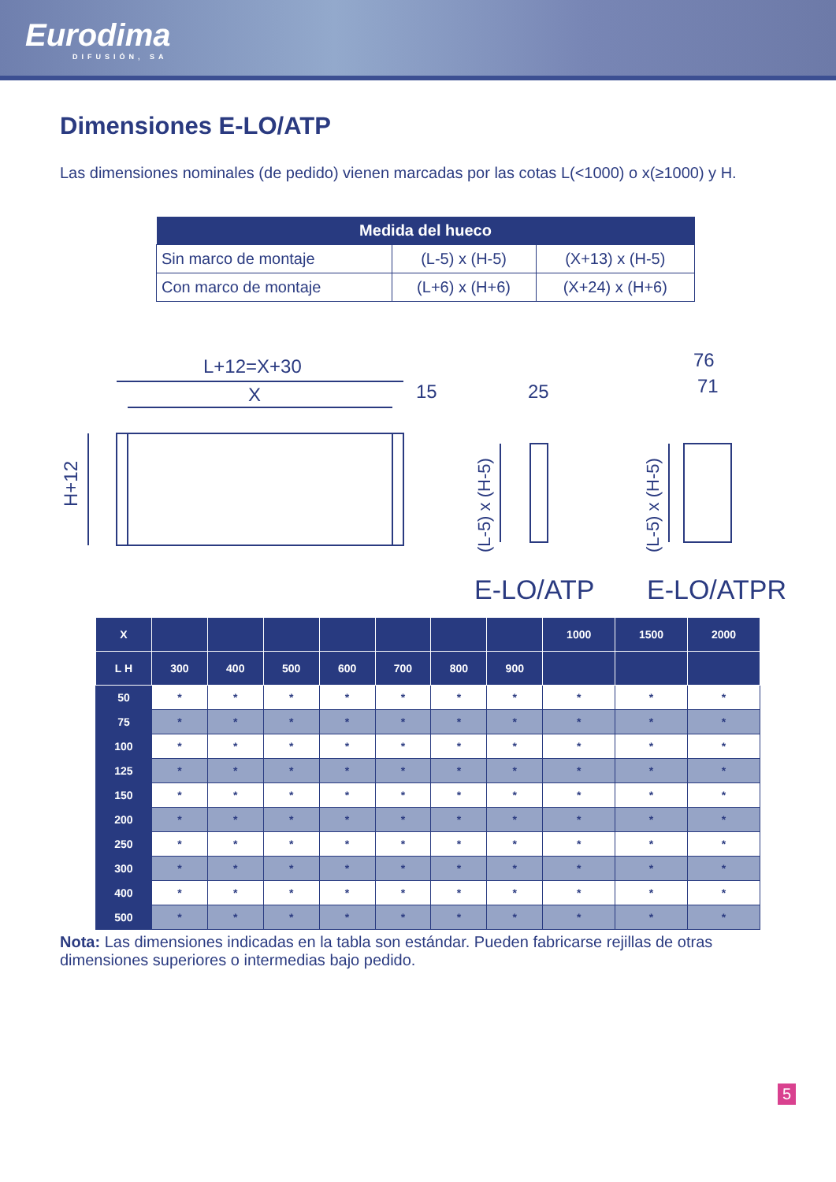Eurodima
DIFUSIÓN, SA
Dimensiones E-LO/ATP
Las dimensiones nominales (de pedido) vienen marcadas por las cotas L(<1000) o x(≥1000) y H.
| Medida del hueco | | |
| --- | --- | --- |
| Sin marco de montaje | (L-5) x (H-5) | (X+13) x (H-5) |
| Con marco de montaje | (L+6) x (H+6) | (X+24) x (H+6) |
L+12=X+30
X
15
25
76
71
E-LO/ATP
E-LO/ATPR
H+12
(L-5) x (H-5)
(L-5) x (H-5)
| X | | | | | | | | 1000 | 1500 | 2000 |
| --- | --- | --- | --- | --- | --- | --- | --- | --- | --- | --- |
| L H | 300 | 400 | 500 | 600 | 700 | 800 | 900 | | | |
| 50 | * | * | * | * | * | * | * | * | * | * |
| 75 | * | * | * | * | * | * | * | * | * | * |
| 100 | * | * | * | * | * | * | * | * | * | * |
| 125 | * | * | * | * | * | * | * | * | * | * |
| 150 | * | * | * | * | * | * | * | * | * | * |
| 200 | * | * | * | * | * | * | * | * | * | * |
| 250 | * | * | * | * | * | * | * | * | * | * |
| 300 | * | * | * | * | * | * | * | * | * | * |
| 400 | * | * | * | * | * | * | * | * | * | * |
| 500 | * | * | * | * | * | * | * | * | * | * |
Nota: Las dimensiones indicadas en la tabla son estándar. Pueden fabricarse rejillas de otras dimensiones superiores o intermedias bajo pedido.
5